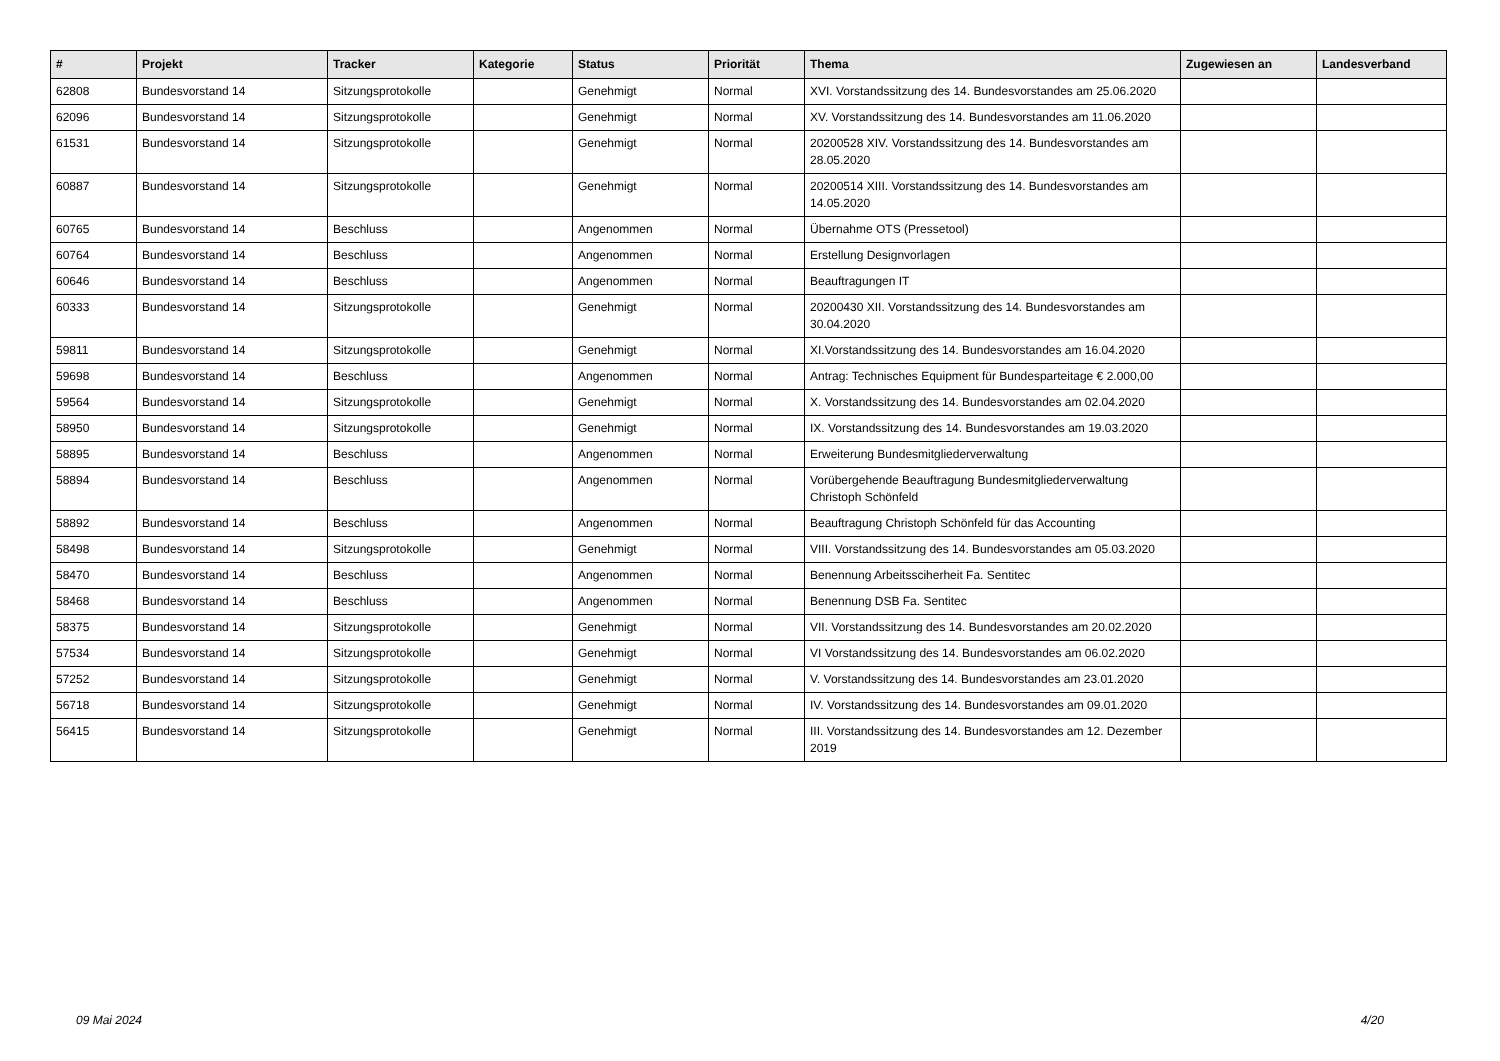| # | Projekt | Tracker | Kategorie | Status | Priorität | Thema | Zugewiesen an | Landesverband |
| --- | --- | --- | --- | --- | --- | --- | --- | --- |
| 62808 | Bundesvorstand 14 | Sitzungsprotokolle | | Genehmigt | Normal | XVI. Vorstandssitzung des 14. Bundesvorstandes am 25.06.2020 | | |
| 62096 | Bundesvorstand 14 | Sitzungsprotokolle | | Genehmigt | Normal | XV. Vorstandssitzung des 14. Bundesvorstandes am 11.06.2020 | | |
| 61531 | Bundesvorstand 14 | Sitzungsprotokolle | | Genehmigt | Normal | 20200528 XIV. Vorstandssitzung des 14. Bundesvorstandes am 28.05.2020 | | |
| 60887 | Bundesvorstand 14 | Sitzungsprotokolle | | Genehmigt | Normal | 20200514 XIII. Vorstandssitzung des 14. Bundesvorstandes am 14.05.2020 | | |
| 60765 | Bundesvorstand 14 | Beschluss | | Angenommen | Normal | Übernahme OTS (Pressetool) | | |
| 60764 | Bundesvorstand 14 | Beschluss | | Angenommen | Normal | Erstellung Designvorlagen | | |
| 60646 | Bundesvorstand 14 | Beschluss | | Angenommen | Normal | Beauftragungen IT | | |
| 60333 | Bundesvorstand 14 | Sitzungsprotokolle | | Genehmigt | Normal | 20200430 XII. Vorstandssitzung des 14. Bundesvorstandes am 30.04.2020 | | |
| 59811 | Bundesvorstand 14 | Sitzungsprotokolle | | Genehmigt | Normal | XI.Vorstandssitzung des 14. Bundesvorstandes am 16.04.2020 | | |
| 59698 | Bundesvorstand 14 | Beschluss | | Angenommen | Normal | Antrag: Technisches Equipment für Bundesparteitage € 2.000,00 | | |
| 59564 | Bundesvorstand 14 | Sitzungsprotokolle | | Genehmigt | Normal | X. Vorstandssitzung des 14. Bundesvorstandes am 02.04.2020 | | |
| 58950 | Bundesvorstand 14 | Sitzungsprotokolle | | Genehmigt | Normal | IX. Vorstandssitzung des 14. Bundesvorstandes am 19.03.2020 | | |
| 58895 | Bundesvorstand 14 | Beschluss | | Angenommen | Normal | Erweiterung Bundesmitgliederverwaltung | | |
| 58894 | Bundesvorstand 14 | Beschluss | | Angenommen | Normal | Vorübergehende Beauftragung Bundesmitgliederverwaltung Christoph Schönfeld | | |
| 58892 | Bundesvorstand 14 | Beschluss | | Angenommen | Normal | Beauftragung Christoph Schönfeld für das Accounting | | |
| 58498 | Bundesvorstand 14 | Sitzungsprotokolle | | Genehmigt | Normal | VIII. Vorstandssitzung des 14. Bundesvorstandes am 05.03.2020 | | |
| 58470 | Bundesvorstand 14 | Beschluss | | Angenommen | Normal | Benennung Arbeitssciherheit Fa. Sentitec | | |
| 58468 | Bundesvorstand 14 | Beschluss | | Angenommen | Normal | Benennung DSB Fa. Sentitec | | |
| 58375 | Bundesvorstand 14 | Sitzungsprotokolle | | Genehmigt | Normal | VII. Vorstandssitzung des 14. Bundesvorstandes am 20.02.2020 | | |
| 57534 | Bundesvorstand 14 | Sitzungsprotokolle | | Genehmigt | Normal | VI Vorstandssitzung des 14. Bundesvorstandes am 06.02.2020 | | |
| 57252 | Bundesvorstand 14 | Sitzungsprotokolle | | Genehmigt | Normal | V. Vorstandssitzung des 14. Bundesvorstandes am 23.01.2020 | | |
| 56718 | Bundesvorstand 14 | Sitzungsprotokolle | | Genehmigt | Normal | IV. Vorstandssitzung des 14. Bundesvorstandes am 09.01.2020 | | |
| 56415 | Bundesvorstand 14 | Sitzungsprotokolle | | Genehmigt | Normal | III. Vorstandssitzung des 14. Bundesvorstandes am 12. Dezember 2019 | | |
09 Mai 2024 4/20